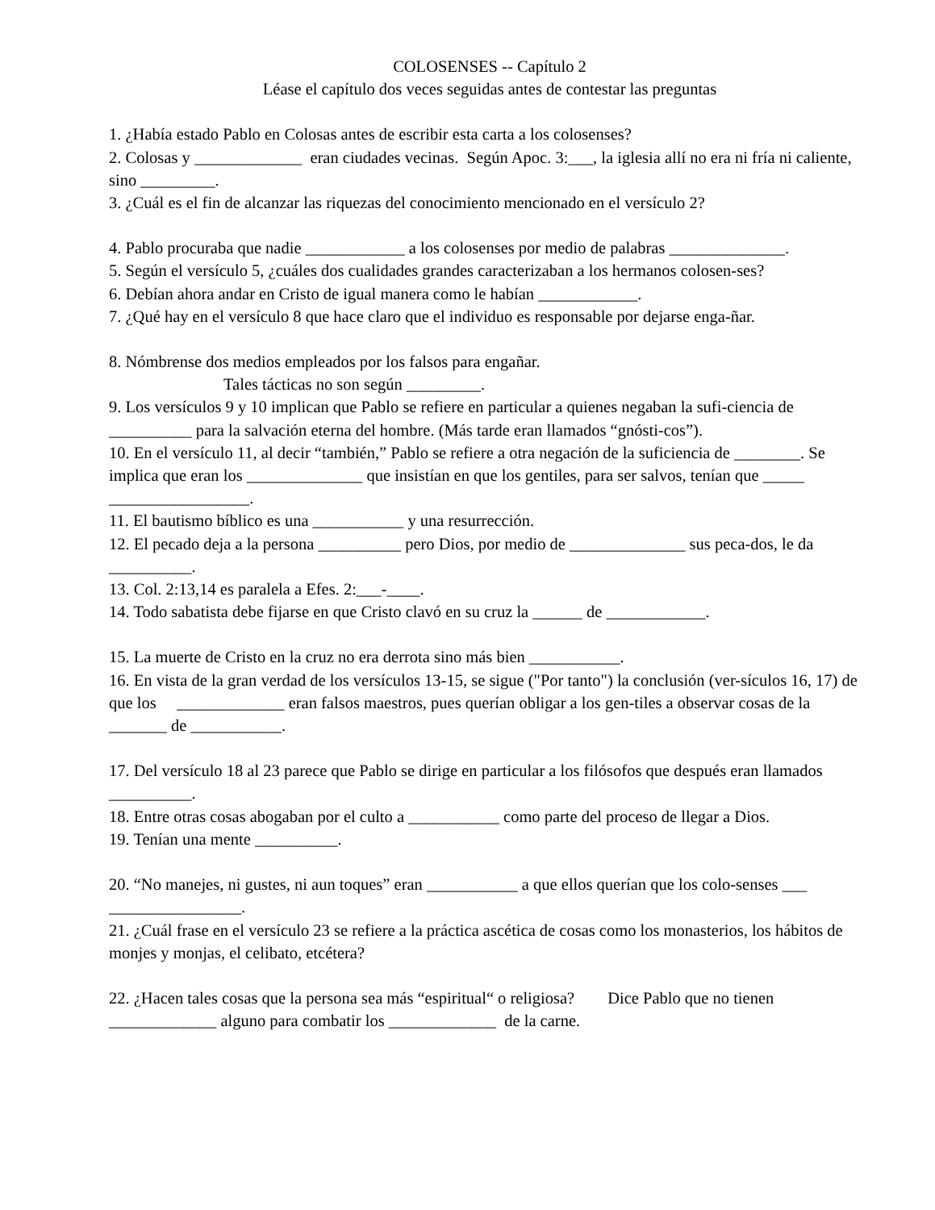COLOSENSES -- Capítulo 2
Léase el capítulo dos veces seguidas antes de contestar las preguntas
1. ¿Había estado Pablo en Colosas antes de escribir esta carta a los colosenses?
2. Colosas y _____________ eran ciudades vecinas. Según Apoc. 3:___, la iglesia allí no era ni fría ni caliente, sino _________.
3. ¿Cuál es el fin de alcanzar las riquezas del conocimiento mencionado en el versículo 2?
4. Pablo procuraba que nadie ____________ a los colosenses por medio de palabras ______________.
5. Según el versículo 5, ¿cuáles dos cualidades grandes caracterizaban a los hermanos colosen-ses?
6. Debían ahora andar en Cristo de igual manera como le habían ____________.
7. ¿Qué hay en el versículo 8 que hace claro que el individuo es responsable por dejarse enga-ñar.
8. Nómbrense dos medios empleados por los falsos para engañar.
Tales tácticas no son según _________.
9. Los versículos 9 y 10 implican que Pablo se refiere en particular a quienes negaban la sufi-ciencia de __________ para la salvación eterna del hombre. (Más tarde eran llamados “gnósti-cos”).
10. En el versículo 11, al decir “también,” Pablo se refiere a otra negación de la suficiencia de ________. Se implica que eran los ______________ que insistían en que los gentiles, para ser salvos, tenían que _____ _________________.
11. El bautismo bíblico es una ___________ y una resurrección.
12. El pecado deja a la persona __________ pero Dios, por medio de ______________ sus peca-dos, le da __________.
13. Col. 2:13,14 es paralela a Efes. 2:___-____.
14. Todo sabatista debe fijarse en que Cristo clavó en su cruz la ______ de ____________.
15. La muerte de Cristo en la cruz no era derrota sino más bien ___________.
16. En vista de la gran verdad de los versículos 13-15, se sigue ("Por tanto") la conclusión (ver-sículos 16, 17) de que los _____________ eran falsos maestros, pues querían obligar a los gen-tiles a observar cosas de la _______ de ___________.
17. Del versículo 18 al 23 parece que Pablo se dirige en particular a los filósofos que después eran llamados __________.
18. Entre otras cosas abogaban por el culto a ___________ como parte del proceso de llegar a Dios.
19. Tenían una mente __________.
20. “No manejes, ni gustes, ni aun toques” eran ___________ a que ellos querían que los colo-senses ___ ________________.
21. ¿Cuál frase en el versículo 23 se refiere a la práctica ascética de cosas como los monasterios, los hábitos de monjes y monjas, el celibato, etcétera?
22. ¿Hacen tales cosas que la persona sea más “espiritual“ o religiosa? Dice Pablo que no tienen _____________ alguno para combatir los _____________ de la carne.